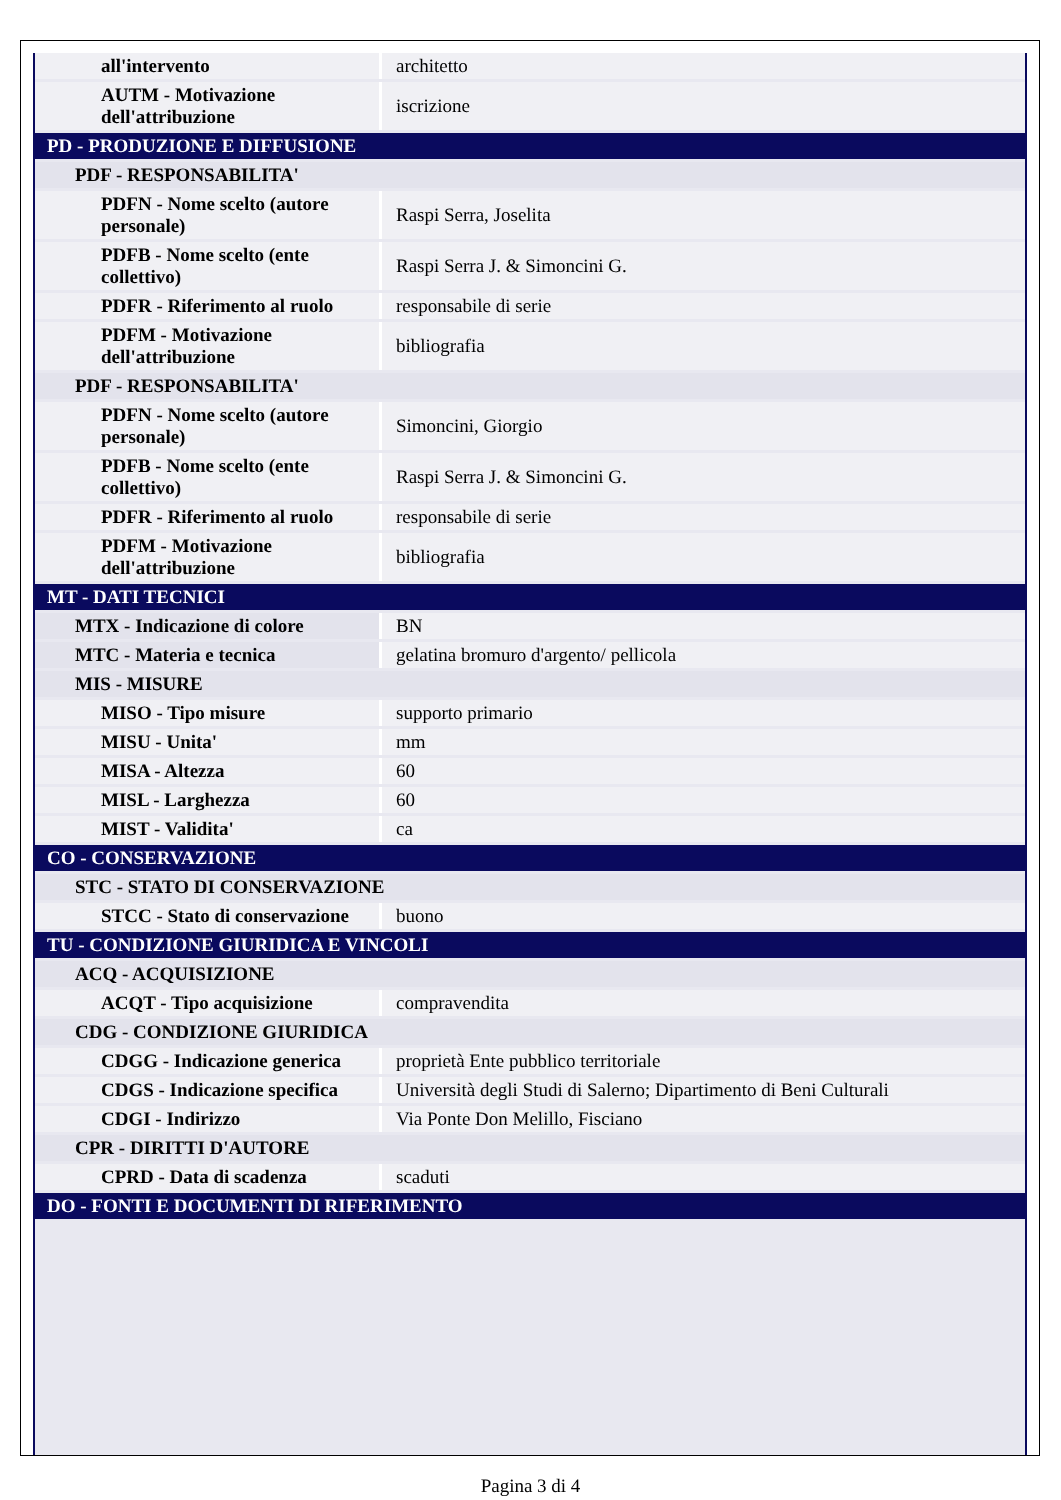| all'intervento | architetto |
| AUTM - Motivazione dell'attribuzione | iscrizione |
| PD - PRODUZIONE E DIFFUSIONE | |
| PDF - RESPONSABILITA' | |
| PDFN - Nome scelto (autore personale) | Raspi Serra, Joselita |
| PDFB - Nome scelto (ente collettivo) | Raspi Serra J. & Simoncini G. |
| PDFR - Riferimento al ruolo | responsabile di serie |
| PDFM - Motivazione dell'attribuzione | bibliografia |
| PDF - RESPONSABILITA' | |
| PDFN - Nome scelto (autore personale) | Simoncini, Giorgio |
| PDFB - Nome scelto (ente collettivo) | Raspi Serra J. & Simoncini G. |
| PDFR - Riferimento al ruolo | responsabile di serie |
| PDFM - Motivazione dell'attribuzione | bibliografia |
| MT - DATI TECNICI | |
| MTX - Indicazione di colore | BN |
| MTC - Materia e tecnica | gelatina bromuro d'argento/ pellicola |
| MIS - MISURE | |
| MISO - Tipo misure | supporto primario |
| MISU - Unita' | mm |
| MISA - Altezza | 60 |
| MISL - Larghezza | 60 |
| MIST - Validita' | ca |
| CO - CONSERVAZIONE | |
| STC - STATO DI CONSERVAZIONE | |
| STCC - Stato di conservazione | buono |
| TU - CONDIZIONE GIURIDICA E VINCOLI | |
| ACQ - ACQUISIZIONE | |
| ACQT - Tipo acquisizione | compravendita |
| CDG - CONDIZIONE GIURIDICA | |
| CDGG - Indicazione generica | proprietà Ente pubblico territoriale |
| CDGS - Indicazione specifica | Università degli Studi di Salerno; Dipartimento di Beni Culturali |
| CDGI - Indirizzo | Via Ponte Don Melillo, Fisciano |
| CPR - DIRITTI D'AUTORE | |
| CPRD - Data di scadenza | scaduti |
| DO - FONTI E DOCUMENTI DI RIFERIMENTO | |
Pagina 3 di 4